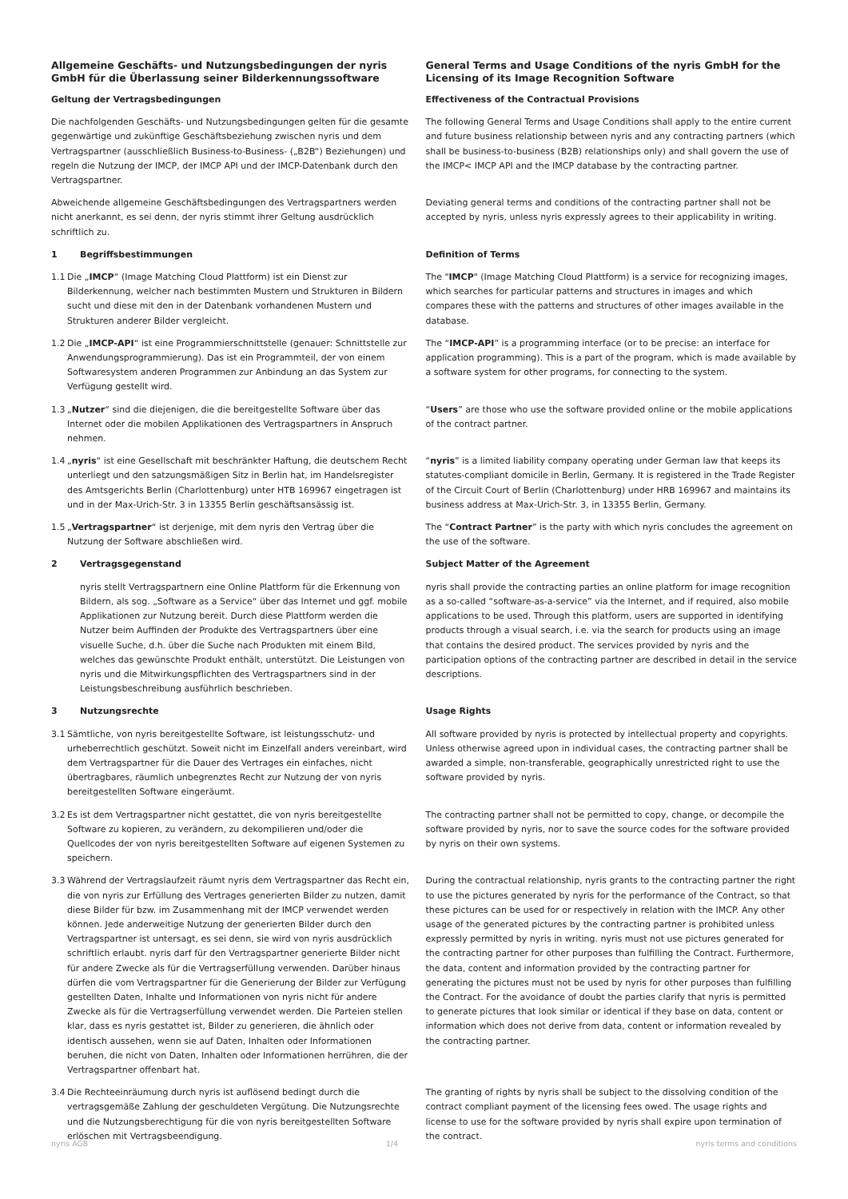| Allgemeine Geschäfts- und Nutzungsbedingungen der nyris GmbH für die Überlassung seiner Bilderkennungssoftware | General Terms and Usage Conditions of the nyris GmbH for the Licensing of its Image Recognition Software |
| Geltung der Vertragsbedingungen | Effectiveness of the Contractual Provisions |
| Die nachfolgenden Geschäfts- und Nutzungsbedingungen gelten für die gesamte gegenwärtige und zukünftige Geschäftsbeziehung zwischen nyris und dem Vertragspartner (ausschließlich Business-to-Business- („B2B“) Beziehungen) und regeln die Nutzung der IMCP, der IMCP API und der IMCP-Datenbank durch den Vertragspartner. | The following General Terms and Usage Conditions shall apply to the entire current and future business relationship between nyris and any contracting partners (which shall be business-to-business (B2B) relationships only) and shall govern the use of the IMCP< IMCP API and the IMCP database by the contracting partner. |
| Abweichende allgemeine Geschäftsbedingungen des Vertragspartners werden nicht anerkannt, es sei denn, der nyris stimmt ihrer Geltung ausdrücklich schriftlich zu. | Deviating general terms and conditions of the contracting partner shall not be accepted by nyris, unless nyris expressly agrees to their applicability in writing. |
| 1 Begriffsbestimmungen | Definition of Terms |
| 1.1 Die „ IMCP “ (Image Matching Cloud Plattform) ist ein Dienst zur Bilderkennung, welcher nach bestimmten Mustern und Strukturen in Bildern sucht und diese mit den in der Datenbank vorhandenen Mustern und Strukturen anderer Bilder vergleicht. | The " IMCP " (Image Matching Cloud Plattform) is a service for recognizing images, which searches for particular patterns and structures in images and which compares these with the patterns and structures of other images available in the database. |
| 1.2 Die „ IMCP-API “ ist eine Programmierschnittstelle (genauer: Schnittstelle zur Anwendungsprogrammierung). Das ist ein Programmteil, der von einem Softwaresystem anderen Programmen zur Anbindung an das System zur Verfügung gestellt wird. | The “ IMCP-API ” is a programming interface (or to be precise: an interface for application programming). This is a part of the program, which is made available by a software system for other programs, for connecting to the system. |
| 1.3 „ Nutzer “ sind die diejenigen, die die bereitgestellte Software über das Internet oder die mobilen Applikationen des Vertragspartners in Anspruch nehmen. | “ Users ” are those who use the software provided online or the mobile applications of the contract partner. |
| 1.4 „ nyris “ ist eine Gesellschaft mit beschränkter Haftung, die deutschem Recht unterliegt und den satzungsmäßigen Sitz in Berlin hat, im Handelsregister des Amtsgerichts Berlin (Charlottenburg) unter HTB 169967 eingetragen ist und in der Max-Urich-Str. 3 in 13355 Berlin geschäftsansässig ist. | “ nyris ” is a limited liability company operating under German law that keeps its statutes-compliant domicile in Berlin, Germany. It is registered in the Trade Register of the Circuit Court of Berlin (Charlottenburg) under HRB 169967 and maintains its business address at Max-Urich-Str. 3, in 13355 Berlin, Germany. |
| 1.5 „ Vertragspartner “ ist derjenige, mit dem nyris den Vertrag über die Nutzung der Software abschließen wird. | The “ Contract Partner ” is the party with which nyris concludes the agreement on the use of the software. |
| 2 Vertragsgegenstand | Subject Matter of the Agreement |
| nyris stellt Vertragspartnern eine Online Plattform für die Erkennung von Bildern, als sog. „Software as a Service“ über das Internet und ggf. mobile Applikationen zur Nutzung bereit. Durch diese Plattform werden die Nutzer beim Auffinden der Produkte des Vertragspartners über eine visuelle Suche, d.h. über die Suche nach Produkten mit einem Bild, welches das gewünschte Produkt enthält, unterstützt. Die Leistungen von nyris und die Mitwirkungspflichten des Vertragspartners sind in der Leistungsbeschreibung ausführlich beschrieben. | nyris shall provide the contracting parties an online platform for image recognition as a so-called “software-as-a-service” via the Internet, and if required, also mobile applications to be used. Through this platform, users are supported in identifying products through a visual search, i.e. via the search for products using an image that contains the desired product. The services provided by nyris and the participation options of the contracting partner are described in detail in the service descriptions. |
| 3 Nutzungsrechte | Usage Rights |
| 3.1 Sämtliche, von nyris bereitgestellte Software, ist leistungsschutz- und urheberrechtlich geschützt. Soweit nicht im Einzelfall anders vereinbart, wird dem Vertragspartner für die Dauer des Vertrages ein einfaches, nicht übertragbares, räumlich unbegrenztes Recht zur Nutzung der von nyris bereitgestellten Software eingeräumt. | All software provided by nyris is protected by intellectual property and copyrights. Unless otherwise agreed upon in individual cases, the contracting partner shall be awarded a simple, non-transferable, geographically unrestricted right to use the software provided by nyris. |
| 3.2 Es ist dem Vertragspartner nicht gestattet, die von nyris bereitgestellte Software zu kopieren, zu verändern, zu dekompilieren und/oder die Quellcodes der von nyris bereitgestellten Software auf eigenen Systemen zu speichern. | The contracting partner shall not be permitted to copy, change, or decompile the software provided by nyris, nor to save the source codes for the software provided by nyris on their own systems. |
| 3.3 Während der Vertragslaufzeit räumt nyris dem Vertragspartner das Recht ein, die von nyris zur Erfüllung des Vertrages generierten Bilder zu nutzen, damit diese Bilder für bzw. im Zusammenhang mit der IMCP verwendet werden können. Jede anderweitige Nutzung der generierten Bilder durch den Vertragspartner ist untersagt, es sei denn, sie wird von nyris ausdrücklich schriftlich erlaubt. nyris darf für den Vertragspartner generierte Bilder nicht für andere Zwecke als für die Vertragserfüllung verwenden. Darüber hinaus dürfen die vom Vertragspartner für die Generierung der Bilder zur Verfügung gestellten Daten, Inhalte und Informationen von nyris nicht für andere Zwecke als für die Vertragserfüllung verwendet werden. Die Parteien stellen klar, dass es nyris gestattet ist, Bilder zu generieren, die ähnlich oder identisch aussehen, wenn sie auf Daten, Inhalten oder Informationen beruhen, die nicht von Daten, Inhalten oder Informationen herrühren, die der Vertragspartner offenbart hat. | During the contractual relationship, nyris grants to the contracting partner the right to use the pictures generated by nyris for the performance of the Contract, so that these pictures can be used for or respectively in relation with the IMCP. Any other usage of the generated pictures by the contracting partner is prohibited unless expressly permitted by nyris in writing. nyris must not use pictures generated for the contracting partner for other purposes than fulfilling the Contract. Furthermore, the data, content and information provided by the contracting partner for generating the pictures must not be used by nyris for other purposes than fulfilling the Contract. For the avoidance of doubt the parties clarify that nyris is permitted to generate pictures that look similar or identical if they base on data, content or information which does not derive from data, content or information revealed by the contracting partner. |
| 3.4 Die Rechteeinräumung durch nyris ist auflösend bedingt durch die vertragsgemäße Zahlung der geschuldeten Vergütung. Die Nutzungsrechte und die Nutzungsberechtigung für die von nyris bereitgestellten Software erlöschen mit Vertragsbeendigung. | The granting of rights by nyris shall be subject to the dissolving condition of the contract compliant payment of the licensing fees owed. The usage rights and license to use for the software provided by nyris shall expire upon termination of the contract. |
nyris AGB 1/4 nyris terms and conditions